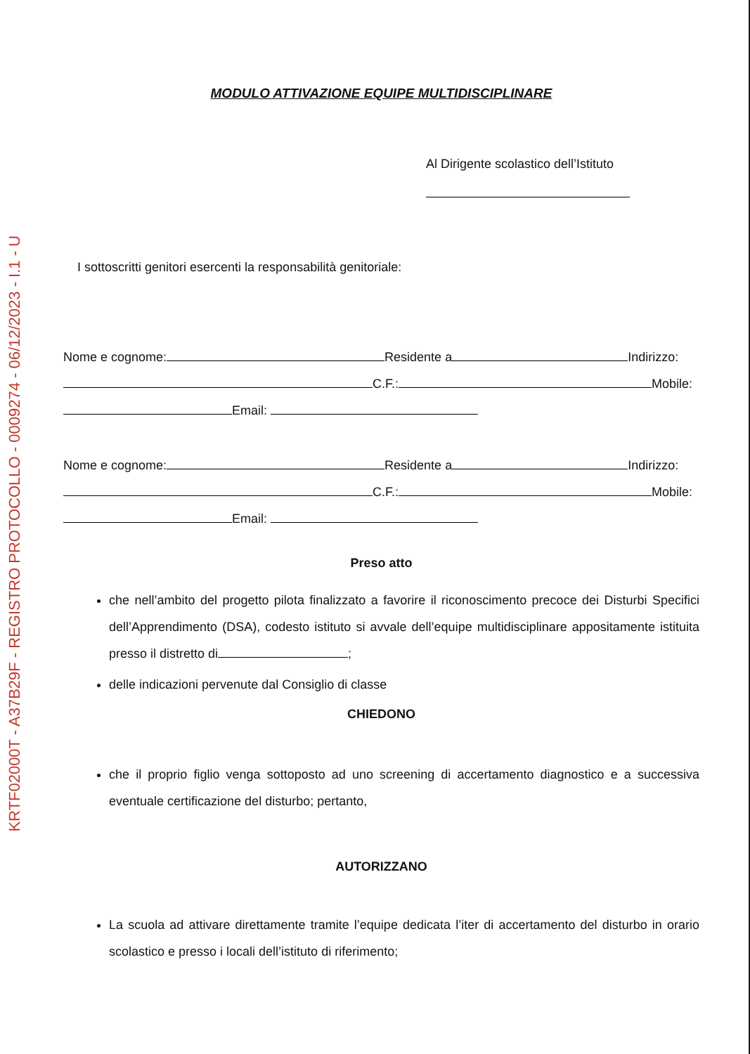KRTF02000T - A37B29F - REGISTRO PROTOCOLLO - 0009274 - 06/12/2023 - I.1 - U
MODULO ATTIVAZIONE EQUIPE MULTIDISCIPLINARE
Al Dirigente scolastico dell’Istituto
I sottoscritti genitori esercenti la responsabilità genitoriale:
Nome e cognome: Residente a Indirizzo:
C.F.: Mobile:
Email:
Nome e cognome: Residente a Indirizzo:
C.F.: Mobile:
Email:
Preso atto
che nell’ambito del progetto pilota finalizzato a favorire il riconoscimento precoce dei Disturbi Specifici dell’Apprendimento (DSA), codesto istituto si avvale dell’equipe multidisciplinare appositamente istituita presso il distretto di ;
delle indicazioni pervenute dal Consiglio di classe
CHIEDONO
che il proprio figlio venga sottoposto ad uno screening di accertamento diagnostico e a successiva eventuale certificazione del disturbo; pertanto,
AUTORIZZANO
La scuola ad attivare direttamente tramite l’equipe dedicata l’iter di accertamento del disturbo in orario scolastico e presso i locali dell’istituto di riferimento;